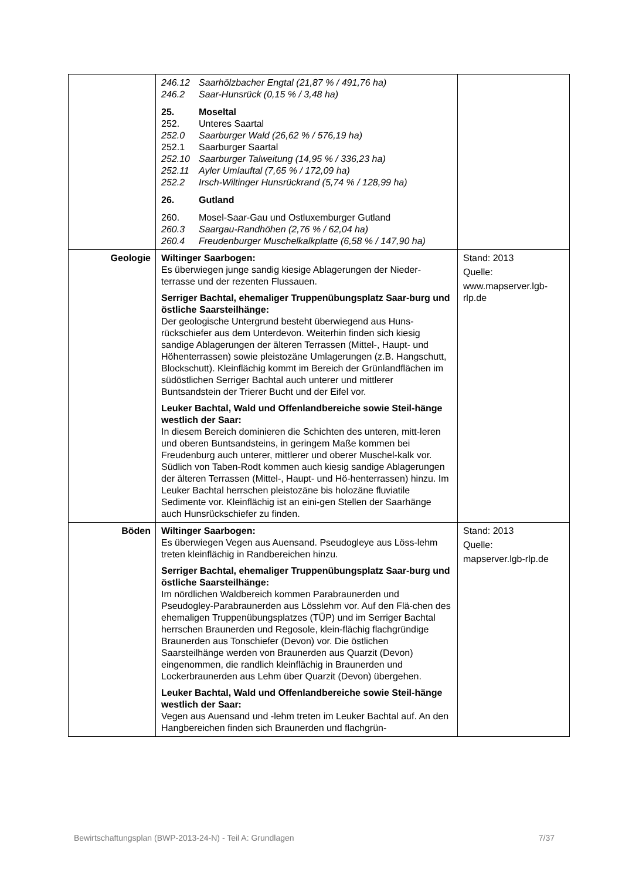| | 246.12 Saarhölzbacher Engtal (21,87 % / 491,76 ha) 246.2 Saar-Hunsrück (0,15 % / 3,48 ha) 25. Moseltal 252. Unteres Saartal 252.0 Saarburger Wald (26,62 % / 576,19 ha) 252.1 Saarburger Saartal 252.10 Saarburger Talweitung (14,95 % / 336,23 ha) 252.11 Ayler Umlauftal (7,65 % / 172,09 ha) 252.2 Irsch-Wiltinger Hunsrückrand (5,74 % / 128,99 ha) 26. Gutland 260. Mosel-Saar-Gau und Ostluxemburger Gutland 260.3 Saargau-Randhöhen (2,76 % / 62,04 ha) 260.4 Freudenburger Muschelkalkplatte (6,58 % / 147,90 ha) | |
| Geologie | Wiltinger Saarbogen: Es überwiegen junge sandig kiesige Ablagerungen der Nieder-terrasse und der rezenten Flussauen. Serriger Bachtal, ehemaliger Truppenübungsplatz Saar-burg und östliche Saarsteilhänge: Der geologische Untergrund besteht überwiegend aus Huns-rückschiefer aus dem Unterdevon. Weiterhin finden sich kiesig sandige Ablagerungen der älteren Terrassen (Mittel-, Haupt- und Höhenterrassen) sowie pleistozäne Umlagerungen (z.B. Hangschutt, Blockschutt). Kleinflächig kommt im Bereich der Grünlandflächen im südöstlichen Serriger Bachtal auch unterer und mittlerer Buntsandstein der Trierer Bucht und der Eifel vor. Leuker Bachtal, Wald und Offenlandbereiche sowie Steil-hänge westlich der Saar: In diesem Bereich dominieren die Schichten des unteren, mitt-leren und oberen Buntsandsteins, in geringem Maße kommen bei Freudenburg auch unterer, mittlerer und oberer Muschel-kalk vor. Südlich von Taben-Rodt kommen auch kiesig sandige Ablagerungen der älteren Terrassen (Mittel-, Haupt- und Hö-henterrassen) hinzu. Im Leuker Bachtal herrschen pleistozäne bis holozäne fluviatile Sedimente vor. Kleinflächig ist an eini-gen Stellen der Saarhänge auch Hunsrückschiefer zu finden. | Stand: 2013 Quelle: www.mapserver.lgb-rlp.de |
| Böden | Wiltinger Saarbogen: Es überwiegen Vegen aus Auensand. Pseudogleye aus Löss-lehm treten kleinflächig in Randbereichen hinzu. Serriger Bachtal, ehemaliger Truppenübungsplatz Saar-burg und östliche Saarsteilhänge: Im nördlichen Waldbereich kommen Parabraunerden und Pseudogley-Parabraunerden aus Lösslehm vor. Auf den Flä-chen des ehemaligen Truppenübungsplatzes (TÜP) und im Serriger Bachtal herrschen Braunerden und Regosole, klein-flächig flachgründige Braunerden aus Tonschiefer (Devon) vor. Die östlichen Saarsteilhänge werden von Braunerden aus Quarzit (Devon) eingenommen, die randlich kleinflächig in Braunerden und Lockerbraunerden aus Lehm über Quarzit (Devon) übergehen. Leuker Bachtal, Wald und Offenlandbereiche sowie Steil-hänge westlich der Saar: Vegen aus Auensand und -lehm treten im Leuker Bachtal auf. An den Hangbereichen finden sich Braunerden und flachgrün- | Stand: 2013 Quelle: mapserver.lgb-rlp.de |
Bewirtschaftungsplan (BWP-2013-24-N) - Teil A: Grundlagen 7/37